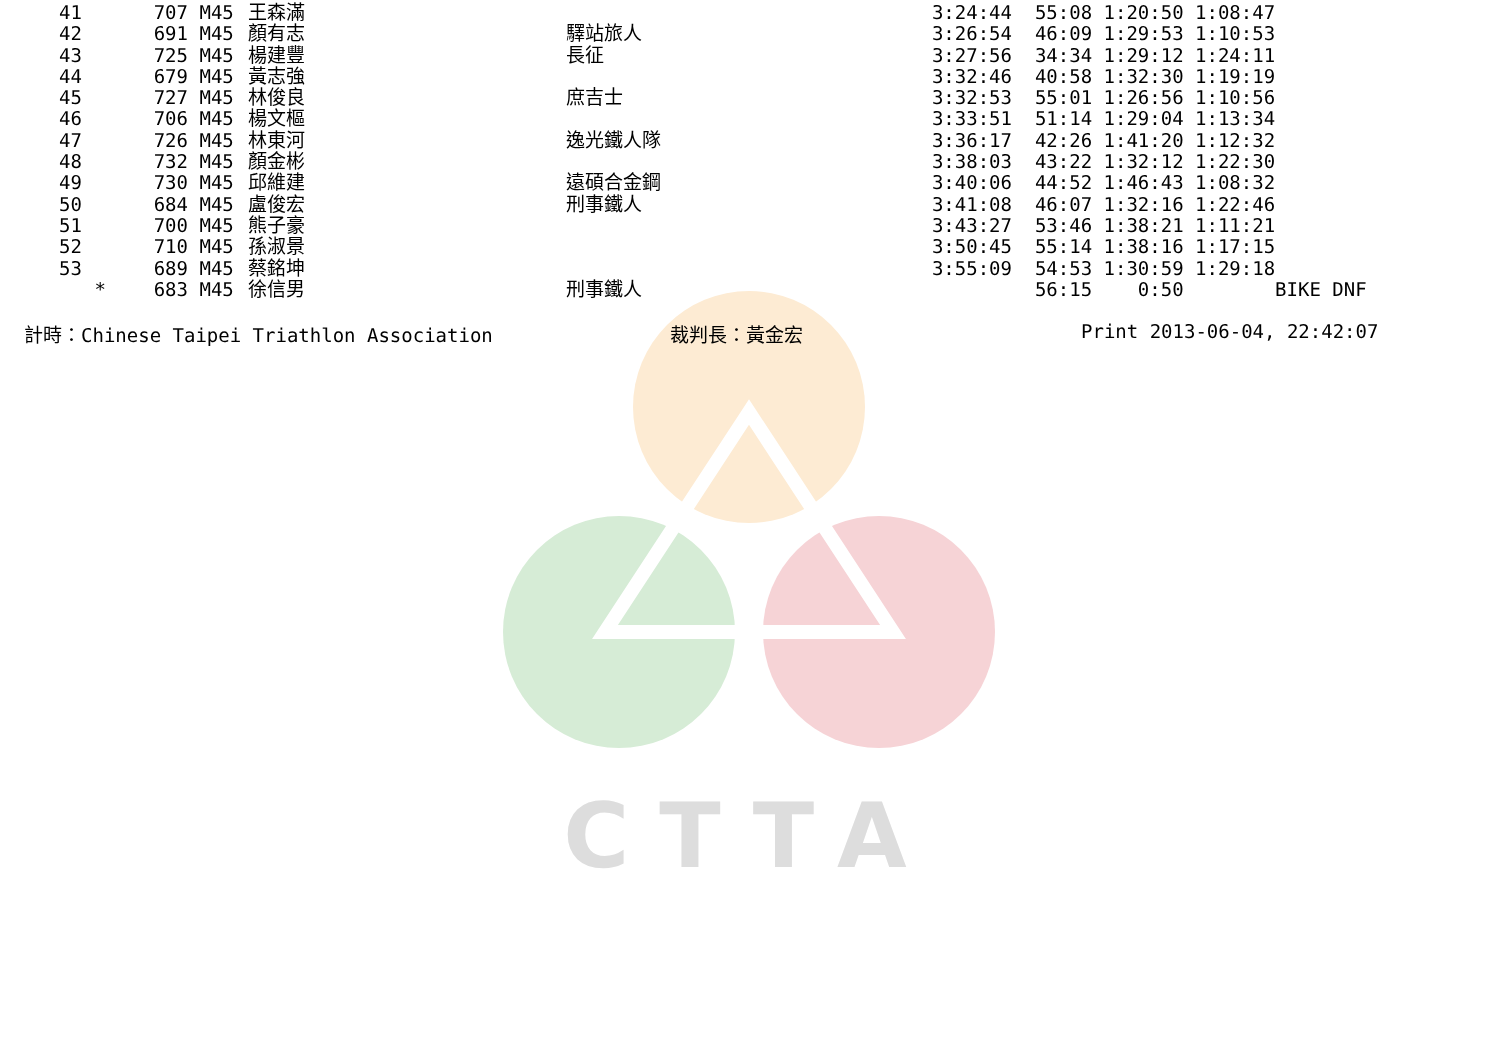CTTA
| 41 | | 707 | M45 | 王森滿 | | 3:24:44 | 55:08 1:20:50 1:08:47 | |
| 42 | | 691 | M45 | 顏有志 | 驛站旅人 | 3:26:54 | 46:09 1:29:53 1:10:53 | |
| 43 | | 725 | M45 | 楊建豐 | 長征 | 3:27:56 | 34:34 1:29:12 1:24:11 | |
| 44 | | 679 | M45 | 黃志強 | | 3:32:46 | 40:58 1:32:30 1:19:19 | |
| 45 | | 727 | M45 | 林俊良 | 庶吉士 | 3:32:53 | 55:01 1:26:56 1:10:56 | |
| 46 | | 706 | M45 | 楊文樞 | | 3:33:51 | 51:14 1:29:04 1:13:34 | |
| 47 | | 726 | M45 | 林東河 | 逸光鐵人隊 | 3:36:17 | 42:26 1:41:20 1:12:32 | |
| 48 | | 732 | M45 | 顏金彬 | | 3:38:03 | 43:22 1:32:12 1:22:30 | |
| 49 | | 730 | M45 | 邱維建 | 遠碩合金鋼 | 3:40:06 | 44:52 1:46:43 1:08:32 | |
| 50 | | 684 | M45 | 盧俊宏 | 刑事鐵人 | 3:41:08 | 46:07 1:32:16 1:22:46 | |
| 51 | | 700 | M45 | 熊子豪 | | 3:43:27 | 53:46 1:38:21 1:11:21 | |
| 52 | | 710 | M45 | 孫淑景 | | 3:50:45 | 55:14 1:38:16 1:17:15 | |
| 53 | | 689 | M45 | 蔡銘坤 | | 3:55:09 | 54:53 1:30:59 1:29:18 | |
| | * | 683 | M45 | 徐信男 | 刑事鐵人 | | 56:15 0:50 | BIKE DNF |
計時：Chinese Taipei Triathlon Association 裁判長：黃金宏 Print 2013-06-04, 22:42:07